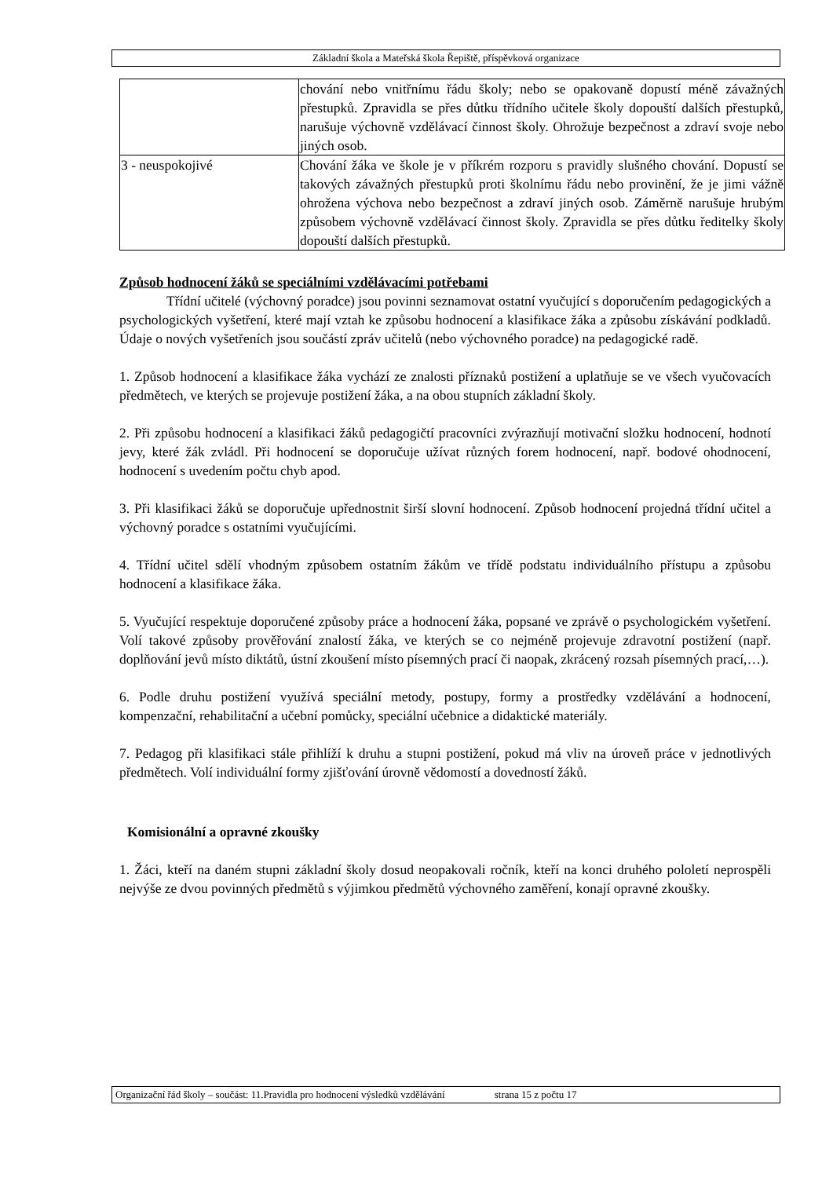Základní škola a Mateřská škola Řepiště, příspěvková organizace
| | chování nebo vnitřnímu řádu školy; nebo se opakovaně dopustí méně závažných přestupků. Zpravidla se přes důtku třídního učitele školy dopouští dalších přestupků, narušuje výchovně vzdělávací činnost školy. Ohrožuje bezpečnost a zdraví svoje nebo jiných osob. |
| 3 - neuspokojivé | Chování žáka ve škole je v příkrém rozporu s pravidly slušného chování. Dopustí se takových závažných přestupků proti školnímu řádu nebo provinění, že je jimi vážně ohrožena výchova nebo bezpečnost a zdraví jiných osob. Záměrně narušuje hrubým způsobem výchovně vzdělávací činnost školy. Zpravidla se přes důtku ředitelky školy dopouští dalších přestupků. |
Způsob hodnocení žáků se speciálními vzdělávacími potřebami
Třídní učitelé (výchovný poradce) jsou povinni seznamovat ostatní vyučující s doporučením pedagogických a psychologických vyšetření, které mají vztah ke způsobu hodnocení a klasifikace žáka a způsobu získávání podkladů. Údaje o nových vyšetřeních jsou součástí zpráv učitelů (nebo výchovného poradce) na pedagogické radě.
1. Způsob hodnocení a klasifikace žáka vychází ze znalosti příznaků postižení a uplatňuje se ve všech vyučovacích předmětech, ve kterých se projevuje postižení žáka, a na obou stupních základní školy.
2. Při způsobu hodnocení a klasifikaci žáků pedagogičtí pracovníci zvýrazňují motivační složku hodnocení, hodnotí jevy, které žák zvládl. Při hodnocení se doporučuje užívat různých forem hodnocení, např. bodové ohodnocení, hodnocení s uvedením počtu chyb apod.
3. Při klasifikaci žáků se doporučuje upřednostnit širší slovní hodnocení. Způsob hodnocení projedná třídní učitel a výchovný poradce s ostatními vyučujícími.
4. Třídní učitel sdělí vhodným způsobem ostatním žákům ve třídě podstatu individuálního přístupu a způsobu hodnocení a klasifikace žáka.
5. Vyučující respektuje doporučené způsoby práce a hodnocení žáka, popsané ve zprávě o psychologickém vyšetření. Volí takové způsoby prověřování znalostí žáka, ve kterých se co nejméně projevuje zdravotní postižení (např. doplňování jevů místo diktátů, ústní zkoušení místo písemných prací či naopak, zkrácený rozsah písemných prací,…).
6. Podle druhu postižení využívá speciální metody, postupy, formy a prostředky vzdělávání a hodnocení, kompenzační, rehabilitační a učební pomůcky, speciální učebnice a didaktické materiály.
7. Pedagog při klasifikaci stále přihlíží k druhu a stupni postižení, pokud má vliv na úroveň práce v jednotlivých předmětech. Volí individuální formy zjišťování úrovně vědomostí a dovedností žáků.
Komisionální a opravné zkoušky
1. Žáci, kteří na daném stupni základní školy dosud neopakovali ročník, kteří na konci druhého pololetí neprospěli nejvýše ze dvou povinných předmětů s výjimkou předmětů výchovného zaměření, konají opravné zkoušky.
Organizační řád školy – součást: 11.Pravidla pro hodnocení výsledků vzdělávání strana 15 z počtu 17